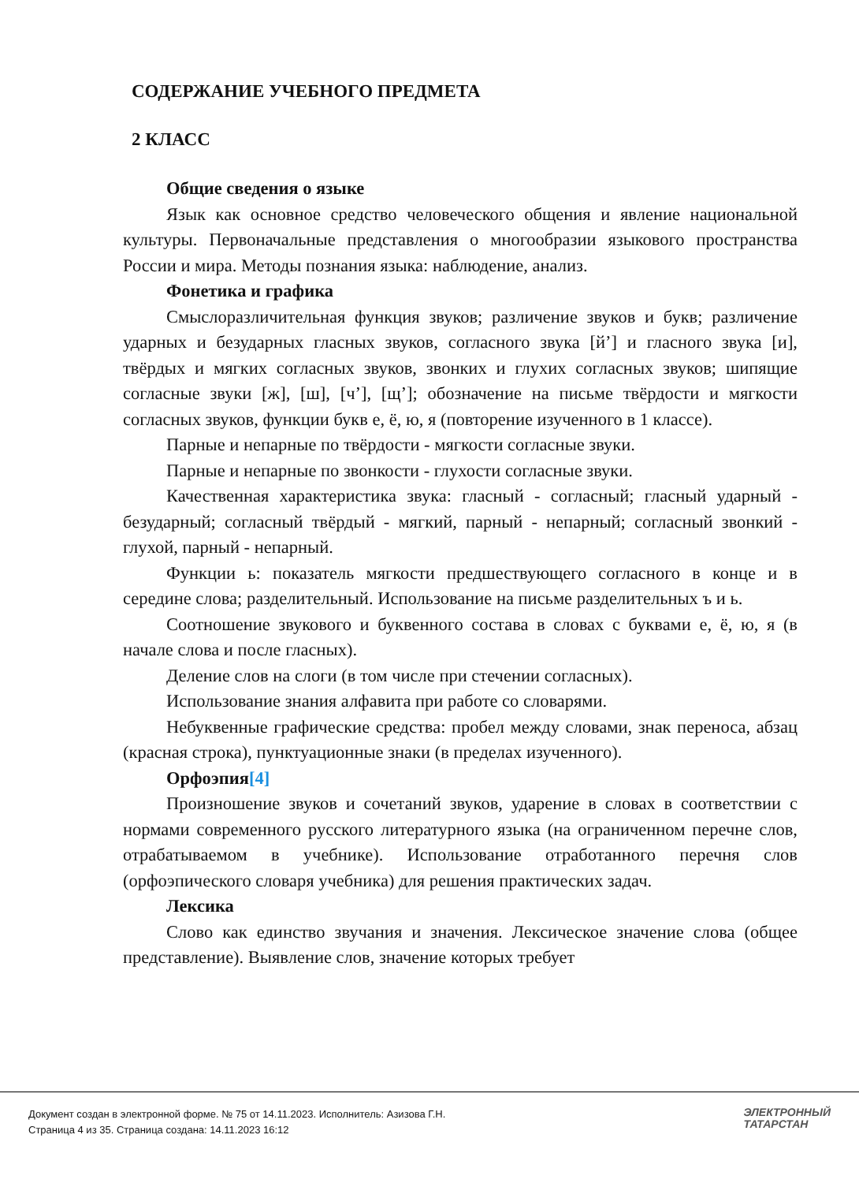СОДЕРЖАНИЕ УЧЕБНОГО ПРЕДМЕТА
2 КЛАСС
Общие сведения о языке
Язык как основное средство человеческого общения и явление национальной культуры. Первоначальные представления о многообразии языкового пространства России и мира. Методы познания языка: наблюдение, анализ.
Фонетика и графика
Смыслоразличительная функция звуков; различение звуков и букв; различение ударных и безударных гласных звуков, согласного звука [й’] и гласного звука [и], твёрдых и мягких согласных звуков, звонких и глухих согласных звуков; шипящие согласные звуки [ж], [ш], [ч’], [щ’]; обозначение на письме твёрдости и мягкости согласных звуков, функции букв е, ё, ю, я (повторение изученного в 1 классе).
Парные и непарные по твёрдости - мягкости согласные звуки.
Парные и непарные по звонкости - глухости согласные звуки.
Качественная характеристика звука: гласный - согласный; гласный ударный - безударный; согласный твёрдый - мягкий, парный - непарный; согласный звонкий - глухой, парный - непарный.
Функции ь: показатель мягкости предшествующего согласного в конце и в середине слова; разделительный. Использование на письме разделительных ъ и ь.
Соотношение звукового и буквенного состава в словах с буквами е, ё, ю, я (в начале слова и после гласных).
Деление слов на слоги (в том числе при стечении согласных).
Использование знания алфавита при работе со словарями.
Небуквенные графические средства: пробел между словами, знак переноса, абзац (красная строка), пунктуационные знаки (в пределах изученного).
Орфоэпия[4]
Произношение звуков и сочетаний звуков, ударение в словах в соответствии с нормами современного русского литературного языка (на ограниченном перечне слов, отрабатываемом в учебнике). Использование отработанного перечня слов (орфоэпического словаря учебника) для решения практических задач.
Лексика
Слово как единство звучания и значения. Лексическое значение слова (общее представление). Выявление слов, значение которых требует
Документ создан в электронной форме. № 75 от 14.11.2023. Исполнитель: Азизова Г.Н.
Страница 4 из 35. Страница создана: 14.11.2023 16:12
ЭЛЕКТРОННЫЙ
ТАТАРСТАН